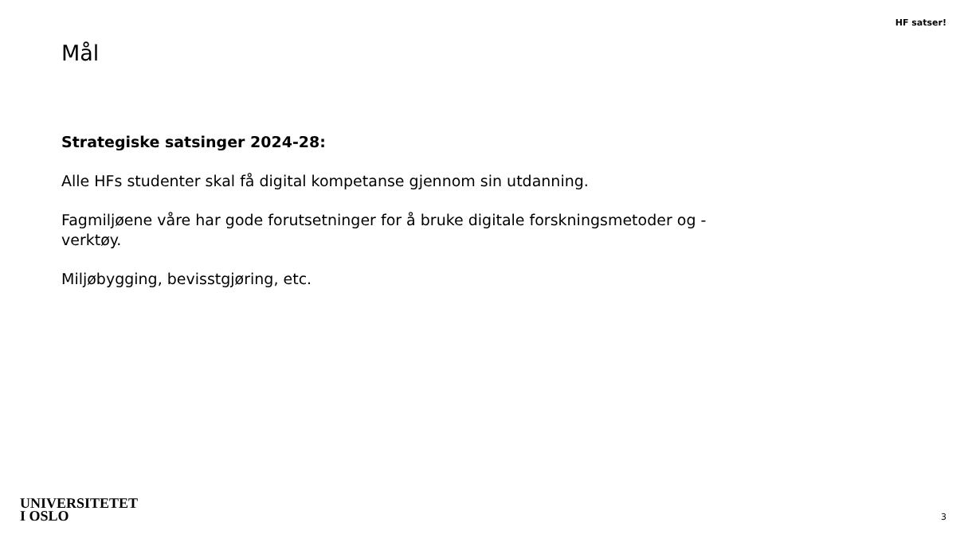HF satser!
Mål
Strategiske satsinger 2024-28:
Alle HFs studenter skal få digital kompetanse gjennom sin utdanning.
Fagmiljøene våre har gode forutsetninger for å bruke digitale forskningsmetoder og -verktøy.
Miljøbygging, bevisstgjøring, etc.
UNIVERSITETET
I OSLO
3